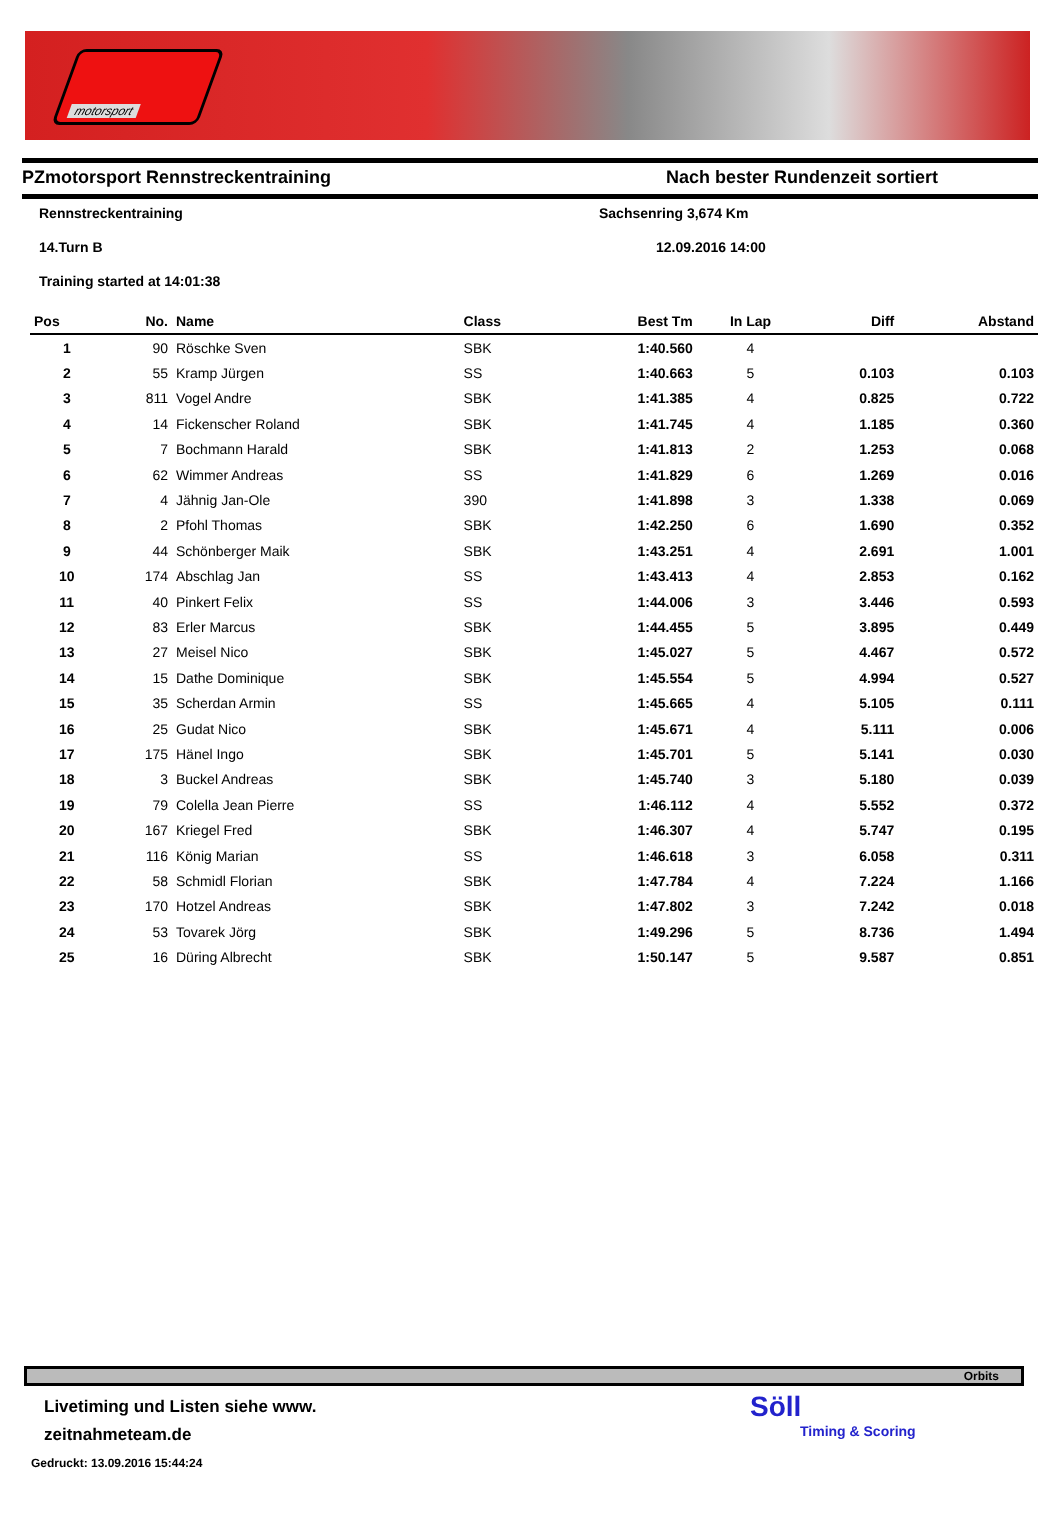motorsport
PZmotorsport Rennstreckentraining Nach bester Rundenzeit sortiert
Rennstreckentraining
Sachsenring 3,674 Km
14.Turn B
12.09.2016 14:00
Training started at 14:01:38
| Pos | No. | Name | Class | Best Tm | In Lap | Diff | Abstand |
| --- | --- | --- | --- | --- | --- | --- | --- |
| 1 | 90 | Röschke Sven | SBK | 1:40.560 | 4 | | |
| 2 | 55 | Kramp Jürgen | SS | 1:40.663 | 5 | 0.103 | 0.103 |
| 3 | 811 | Vogel Andre | SBK | 1:41.385 | 4 | 0.825 | 0.722 |
| 4 | 14 | Fickenscher Roland | SBK | 1:41.745 | 4 | 1.185 | 0.360 |
| 5 | 7 | Bochmann Harald | SBK | 1:41.813 | 2 | 1.253 | 0.068 |
| 6 | 62 | Wimmer Andreas | SS | 1:41.829 | 6 | 1.269 | 0.016 |
| 7 | 4 | Jähnig Jan-Ole | 390 | 1:41.898 | 3 | 1.338 | 0.069 |
| 8 | 2 | Pfohl Thomas | SBK | 1:42.250 | 6 | 1.690 | 0.352 |
| 9 | 44 | Schönberger Maik | SBK | 1:43.251 | 4 | 2.691 | 1.001 |
| 10 | 174 | Abschlag Jan | SS | 1:43.413 | 4 | 2.853 | 0.162 |
| 11 | 40 | Pinkert Felix | SS | 1:44.006 | 3 | 3.446 | 0.593 |
| 12 | 83 | Erler Marcus | SBK | 1:44.455 | 5 | 3.895 | 0.449 |
| 13 | 27 | Meisel Nico | SBK | 1:45.027 | 5 | 4.467 | 0.572 |
| 14 | 15 | Dathe Dominique | SBK | 1:45.554 | 5 | 4.994 | 0.527 |
| 15 | 35 | Scherdan Armin | SS | 1:45.665 | 4 | 5.105 | 0.111 |
| 16 | 25 | Gudat Nico | SBK | 1:45.671 | 4 | 5.111 | 0.006 |
| 17 | 175 | Hänel Ingo | SBK | 1:45.701 | 5 | 5.141 | 0.030 |
| 18 | 3 | Buckel Andreas | SBK | 1:45.740 | 3 | 5.180 | 0.039 |
| 19 | 79 | Colella Jean Pierre | SS | 1:46.112 | 4 | 5.552 | 0.372 |
| 20 | 167 | Kriegel Fred | SBK | 1:46.307 | 4 | 5.747 | 0.195 |
| 21 | 116 | König Marian | SS | 1:46.618 | 3 | 6.058 | 0.311 |
| 22 | 58 | Schmidl Florian | SBK | 1:47.784 | 4 | 7.224 | 1.166 |
| 23 | 170 | Hotzel Andreas | SBK | 1:47.802 | 3 | 7.242 | 0.018 |
| 24 | 53 | Tovarek Jörg | SBK | 1:49.296 | 5 | 8.736 | 1.494 |
| 25 | 16 | Düring Albrecht | SBK | 1:50.147 | 5 | 9.587 | 0.851 |
Orbits
Livetiming und Listen siehe www.
zeitnahmeteam.de
Gedruckt: 13.09.2016 15:44:24
Söll
Timing & Scoring